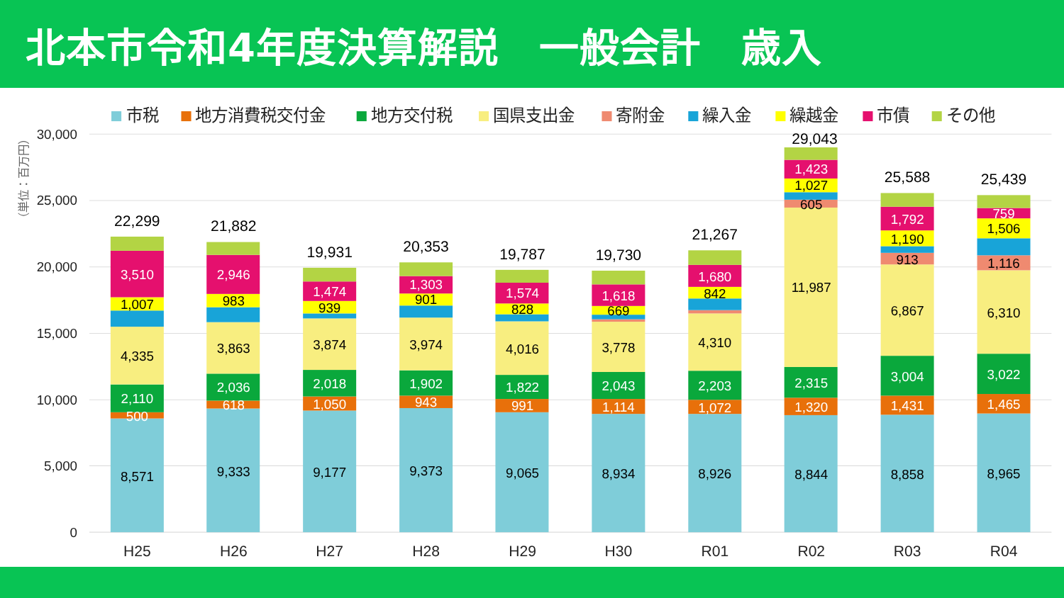北本市令和4年度決算解説　一般会計　歳入
市税
地方消費税交付金
地方交付税
国県支出金
寄附金
繰入金
繰越金
市債
その他
30,000
25,000
20,000
15,000
10,000
5,000
0
（単位：百万円）
22,299
3,510
1,007
4,335
2,110
500
8,571
21,882
2,946
983
3,863
2,036
618
9,333
19,931
1,474
939
3,874
2,018
1,050
9,177
20,353
1,303
901
3,974
1,902
943
9,373
19,787
1,574
828
4,016
1,822
991
9,065
19,730
1,618
669
3,778
2,043
1,114
8,934
21,267
1,680
842
4,310
2,203
1,072
8,926
29,043
1,423
1,027
605
11,987
2,315
1,320
8,844
25,588
1,792
1,190
913
6,867
3,004
1,431
8,858
25,439
759
1,506
1,116
6,310
3,022
1,465
8,965
H25
H26
H27
H28
H29
H30
R01
R02
R03
R04